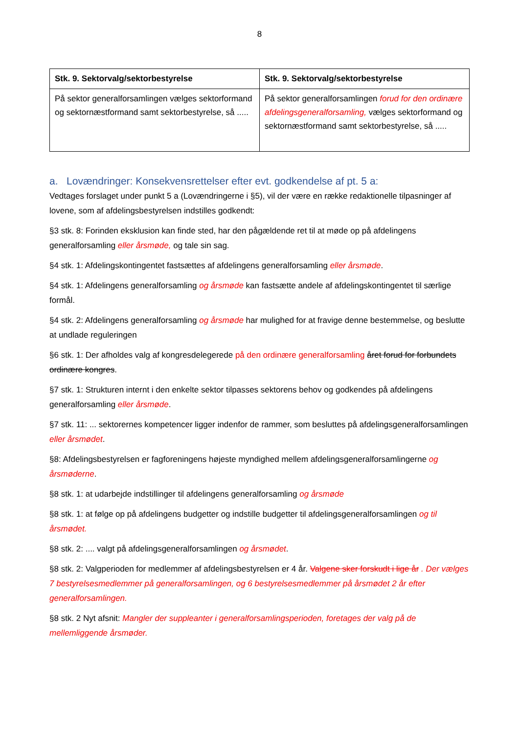8
| Stk. 9. Sektorvalg/sektorbestyrelse | Stk. 9. Sektorvalg/sektorbestyrelse |
| --- | --- |
| På sektor generalforsamlingen vælges sektorformand og sektornæstformand samt sektorbestyrelse, så ..... | På sektor generalforsamlingen forud for den ordinære afdelingsgeneralforsamling, vælges sektorformand og sektornæstformand samt sektorbestyrelse, så ..... |
a. Lovændringer: Konsekvensrettelser efter evt. godkendelse af pt. 5 a:
Vedtages forslaget under punkt 5 a (Lovændringerne i §5), vil der være en række redaktionelle tilpasninger af lovene, som af afdelingsbestyrelsen indstilles godkendt:
§3 stk. 8: Forinden eksklusion kan finde sted, har den pågældende ret til at møde op på afdelingens generalforsamling eller årsmøde, og tale sin sag.
§4 stk. 1: Afdelingskontingentet fastsættes af afdelingens generalforsamling eller årsmøde.
§4 stk. 1: Afdelingens generalforsamling og årsmøde kan fastsætte andele af afdelingskontingentet til særlige formål.
§4 stk. 2: Afdelingens generalforsamling og årsmøde har mulighed for at fravige denne bestemmelse, og beslutte at undlade reguleringen
§6 stk. 1: Der afholdes valg af kongresdelegerede på den ordinære generalforsamling året forud for forbundets ordinære kongres.
§7 stk. 1: Strukturen internt i den enkelte sektor tilpasses sektorens behov og godkendes på afdelingens generalforsamling eller årsmøde.
§7 stk. 11: ... sektorernes kompetencer ligger indenfor de rammer, som besluttes på afdelingsgeneralforsamlingen eller årsmødet.
§8: Afdelingsbestyrelsen er fagforeningens højeste myndighed mellem afdelingsgeneralforsamlingerne og årsmøderne.
§8 stk. 1: at udarbejde indstillinger til afdelingens generalforsamling og årsmøde
§8 stk. 1: at følge op på afdelingens budgetter og indstille budgetter til afdelingsgeneralforsamlingen og til årsmødet.
§8 stk. 2: .... valgt på afdelingsgeneralforsamlingen og årsmødet.
§8 stk. 2: Valgperioden for medlemmer af afdelingsbestyrelsen er 4 år. Valgene sker forskudt i lige år . Der vælges 7 bestyrelsesmedlemmer på generalforsamlingen, og 6 bestyrelsesmedlemmer på årsmødet 2 år efter generalforsamlingen.
§8 stk. 2 Nyt afsnit: Mangler der suppleanter i generalforsamlingsperioden, foretages der valg på de mellemliggende årsmøder.